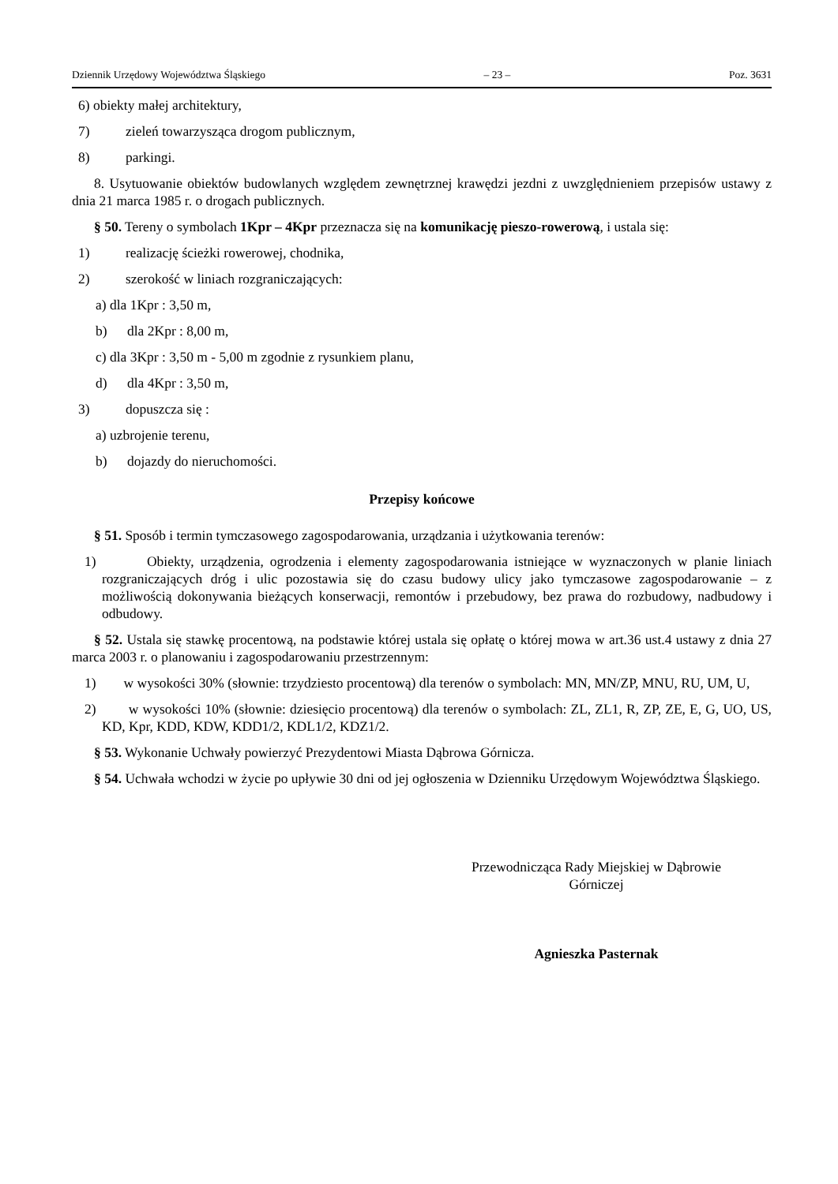Dziennik Urzędowy Województwa Śląskiego – 23 – Poz. 3631
6) obiekty małej architektury,
7) zieleń towarzysząca drogom publicznym,
8) parkingi.
8. Usytuowanie obiektów budowlanych względem zewnętrznej krawędzi jezdni z uwzględnieniem przepisów ustawy z dnia 21 marca 1985 r. o drogach publicznych.
§ 50. Tereny o symbolach 1Kpr – 4Kpr przeznacza się na komunikację pieszo-rowerową, i ustala się:
1) realizację ścieżki rowerowej, chodnika,
2) szerokość w liniach rozgraniczających:
a) dla 1Kpr : 3,50 m,
b) dla 2Kpr : 8,00 m,
c) dla 3Kpr : 3,50 m - 5,00 m zgodnie z rysunkiem planu,
d) dla 4Kpr : 3,50 m,
3) dopuszcza się :
a) uzbrojenie terenu,
b) dojazdy do nieruchomości.
Przepisy końcowe
§ 51. Sposób i termin tymczasowego zagospodarowania, urządzania i użytkowania terenów:
1) Obiekty, urządzenia, ogrodzenia i elementy zagospodarowania istniejące w wyznaczonych w planie liniach rozgraniczających dróg i ulic pozostawia się do czasu budowy ulicy jako tymczasowe zagospodarowanie – z możliwością dokonywania bieżących konserwacji, remontów i przebudowy, bez prawa do rozbudowy, nadbudowy i odbudowy.
§ 52. Ustala się stawkę procentową, na podstawie której ustala się opłatę o której mowa w art.36 ust.4 ustawy z dnia 27 marca 2003 r. o planowaniu i zagospodarowaniu przestrzennym:
1) w wysokości 30% (słownie: trzydziesto procentową) dla terenów o symbolach: MN, MN/ZP, MNU, RU, UM, U,
2) w wysokości 10% (słownie: dziesięcio procentową) dla terenów o symbolach: ZL, ZL1, R, ZP, ZE, E, G, UO, US, KD, Kpr, KDD, KDW, KDD1/2, KDL1/2, KDZ1/2.
§ 53. Wykonanie Uchwały powierzyć Prezydentowi Miasta Dąbrowa Górnicza.
§ 54. Uchwała wchodzi w życie po upływie 30 dni od jej ogłoszenia w Dzienniku Urzędowym Województwa Śląskiego.
Przewodnicząca Rady Miejskiej w Dąbrowie
Górniczej
Agnieszka Pasternak